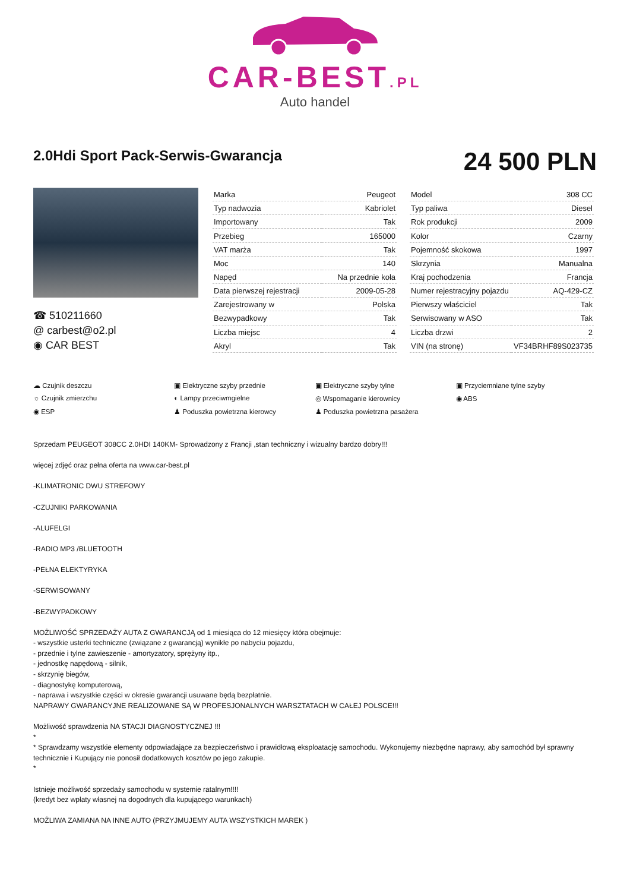CAR-BEST.PL
Auto handel
2.0Hdi Sport Pack-Serwis-Gwarancja
24 500 PLN
☎ 510211660
@ carbest@o2.pl
◉ CAR BEST
| Marka | Peugeot |
| Typ nadwozia | Kabriolet |
| Importowany | Tak |
| Przebieg | 165000 |
| VAT marża | Tak |
| Moc | 140 |
| Napęd | Na przednie koła |
| Data pierwszej rejestracji | 2009-05-28 |
| Zarejestrowany w | Polska |
| Bezwypadkowy | Tak |
| Liczba miejsc | 4 |
| Akryl | Tak |
| Model | 308 CC |
| Typ paliwa | Diesel |
| Rok produkcji | 2009 |
| Kolor | Czarny |
| Pojemność skokowa | 1997 |
| Skrzynia | Manualna |
| Kraj pochodzenia | Francja |
| Numer rejestracyjny pojazdu | AQ-429-CZ |
| Pierwszy właściciel | Tak |
| Serwisowany w ASO | Tak |
| Liczba drzwi | 2 |
| VIN (na stronę) | VF34BRHF89S023735 |
☁ Czujnik deszczu
▣ Elektryczne szyby przednie
▣ Elektryczne szyby tylne
▣ Przyciemniane tylne szyby
☼ Czujnik zmierzchu
◐ Lampy przeciwmgielne
◎ Wspomaganie kierownicy
◉ ABS
◉ ESP
♟ Poduszka powietrzna kierowcy
♟ Poduszka powietrzna pasażera
Sprzedam PEUGEOT 308CC 2.0HDI 140KM- Sprowadzony z Francji ,stan techniczny i wizualny bardzo dobry!!!
więcej zdjęć oraz pełna oferta na www.car-best.pl
-KLIMATRONIC DWU STREFOWY
-CZUJNIKI PARKOWANIA
-ALUFELGI
-RADIO MP3 /BLUETOOTH
-PEŁNA ELEKTYRYKA
-SERWISOWANY
-BEZWYPADKOWY
MOŻLIWOŚĆ SPRZEDAŻY AUTA Z GWARANCJĄ od 1 miesiąca do 12 miesięcy która obejmuje:
- wszystkie usterki techniczne (związane z gwarancją) wynikłe po nabyciu pojazdu,
- przednie i tylne zawieszenie - amortyzatory, sprężyny itp.,
- jednostkę napędową - silnik,
- skrzynię biegów,
- diagnostykę komputerową,
- naprawa i wszystkie części w okresie gwarancji usuwane będą bezpłatnie.
NAPRAWY GWARANCYJNE REALIZOWANE SĄ W PROFESJONALNYCH WARSZTATACH W CAŁEJ POLSCE!!!
Możliwość sprawdzenia NA STACJI DIAGNOSTYCZNEJ !!!
*
* Sprawdzamy wszystkie elementy odpowiadające za bezpieczeństwo i prawidłową eksploatację samochodu. Wykonujemy niezbędne naprawy, aby samochód był sprawny technicznie i Kupujący nie ponosił dodatkowych kosztów po jego zakupie.
*
Istnieje możliwość sprzedaży samochodu w systemie ratalnym!!!!
(kredyt bez wpłaty własnej na dogodnych dla kupującego warunkach)
MOŻLIWA ZAMIANA NA INNE AUTO (PRZYJMUJEMY AUTA WSZYSTKICH MAREK )